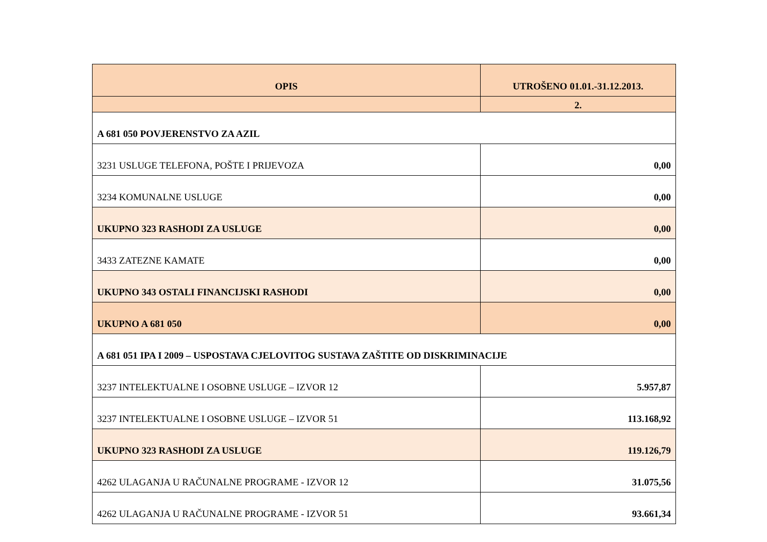| OPIS | UTROŠENO 01.01.-31.12.2013. |
| --- | --- |
| | 2. |
| A 681 050 POVJERENSTVO ZA AZIL | |
| 3231 USLUGE TELEFONA, POŠTE I PRIJEVOZA | 0,00 |
| 3234 KOMUNALNE USLUGE | 0,00 |
| UKUPNO 323 RASHODI ZA USLUGE | 0,00 |
| 3433 ZATEZNE KAMATE | 0,00 |
| UKUPNO 343 OSTALI FINANCIJSKI RASHODI | 0,00 |
| UKUPNO A 681 050 | 0,00 |
| A 681 051 IPA I 2009 – USPOSTAVA CJELOVITOG SUSTAVA ZAŠTITE OD DISKRIMINACIJE | |
| 3237 INTELEKTUALNE I OSOBNE USLUGE – IZVOR 12 | 5.957,87 |
| 3237 INTELEKTUALNE I OSOBNE USLUGE – IZVOR 51 | 113.168,92 |
| UKUPNO 323 RASHODI ZA USLUGE | 119.126,79 |
| 4262 ULAGANJA U RAČUNALNE PROGRAME - IZVOR 12 | 31.075,56 |
| 4262 ULAGANJA U RAČUNALNE PROGRAME - IZVOR 51 | 93.661,34 |